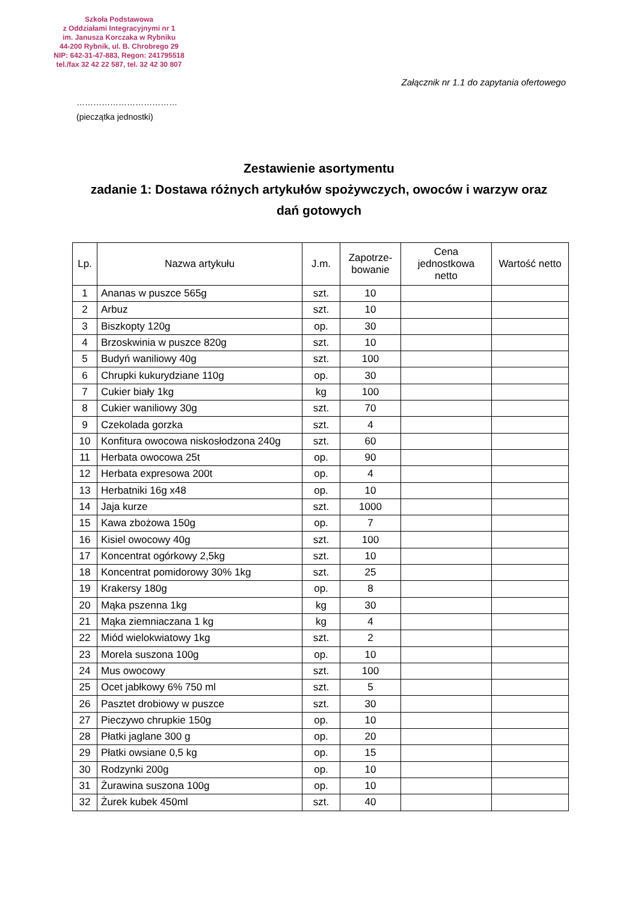Szkoła Podstawowa
z Oddziałami Integracyjnymi nr 1
im. Janusza Korczaka w Rybniku
44-200 Rybnik, ul. B. Chrobrego 29
NIP: 642-31-47-883, Regon: 241795518
tel./fax 32 42 22 587, tel. 32 42 30 807
Załącznik nr 1.1 do zapytania ofertowego
………………………………
(pieczątka jednostki)
Zestawienie asortymentu
zadanie 1: Dostawa różnych artykułów spożywczych, owoców i warzyw oraz
dań gotowych
| Lp. | Nazwa artykułu | J.m. | Zapotrze- bowanie | Cena jednostkowa netto | Wartość netto |
| --- | --- | --- | --- | --- | --- |
| 1 | Ananas w puszce 565g | szt. | 10 | | |
| 2 | Arbuz | szt. | 10 | | |
| 3 | Biszkopty 120g | op. | 30 | | |
| 4 | Brzoskwinia w puszce 820g | szt. | 10 | | |
| 5 | Budyń waniliowy 40g | szt. | 100 | | |
| 6 | Chrupki kukurydziane 110g | op. | 30 | | |
| 7 | Cukier biały 1kg | kg | 100 | | |
| 8 | Cukier waniliowy 30g | szt. | 70 | | |
| 9 | Czekolada gorzka | szt. | 4 | | |
| 10 | Konfitura owocowa niskosłodzona 240g | szt. | 60 | | |
| 11 | Herbata owocowa 25t | op. | 90 | | |
| 12 | Herbata expresowa 200t | op. | 4 | | |
| 13 | Herbatniki 16g x48 | op. | 10 | | |
| 14 | Jaja kurze | szt. | 1000 | | |
| 15 | Kawa zbożowa 150g | op. | 7 | | |
| 16 | Kisiel owocowy 40g | szt. | 100 | | |
| 17 | Koncentrat ogórkowy 2,5kg | szt. | 10 | | |
| 18 | Koncentrat pomidorowy 30% 1kg | szt. | 25 | | |
| 19 | Krakersy 180g | op. | 8 | | |
| 20 | Mąka pszenna 1kg | kg | 30 | | |
| 21 | Mąka ziemniaczana 1 kg | kg | 4 | | |
| 22 | Miód wielokwiatowy 1kg | szt. | 2 | | |
| 23 | Morela suszona 100g | op. | 10 | | |
| 24 | Mus owocowy | szt. | 100 | | |
| 25 | Ocet jabłkowy 6% 750 ml | szt. | 5 | | |
| 26 | Pasztet drobiowy w puszce | szt. | 30 | | |
| 27 | Pieczywo chrupkie 150g | op. | 10 | | |
| 28 | Płatki jaglane 300 g | op. | 20 | | |
| 29 | Płatki owsiane 0,5 kg | op. | 15 | | |
| 30 | Rodzynki 200g | op. | 10 | | |
| 31 | Żurawina suszona 100g | op. | 10 | | |
| 32 | Żurek kubek 450ml | szt. | 40 | | |